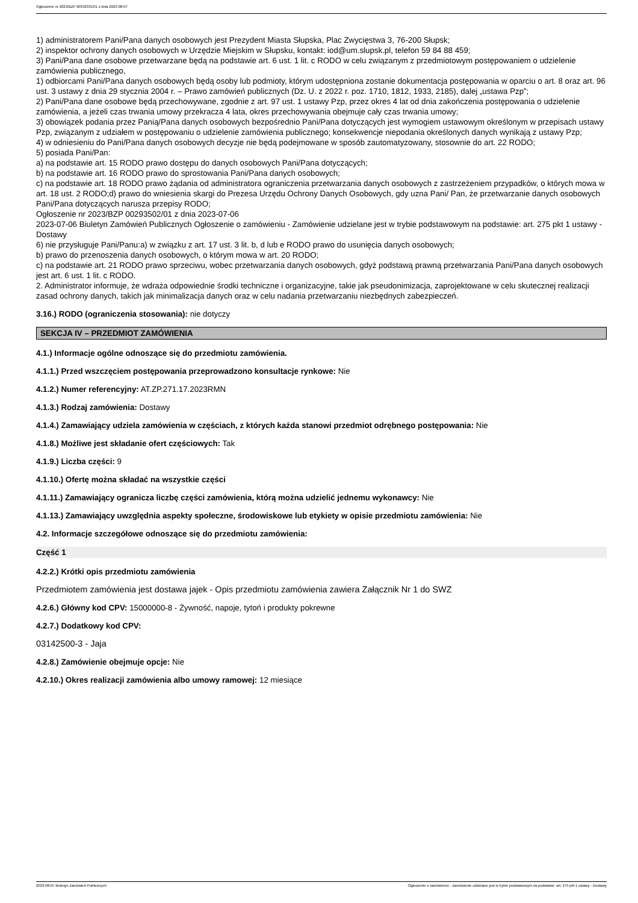Ogłoszenie nr 2023/BZP 00342331/01 z dnia 2023-08-07
1) administratorem Pani/Pana danych osobowych jest Prezydent Miasta Słupska, Plac Zwycięstwa 3, 76-200 Słupsk;
2) inspektor ochrony danych osobowych w Urzędzie Miejskim w Słupsku, kontakt: iod@um.slupsk.pl, telefon 59 84 88 459;
3) Pani/Pana dane osobowe przetwarzane będą na podstawie art. 6 ust. 1 lit. c RODO w celu związanym z przedmiotowym postępowaniem o udzielenie zamówienia publicznego,
1) odbiorcami Pani/Pana danych osobowych będą osoby lub podmioty, którym udostępniona zostanie dokumentacja postępowania w oparciu o art. 8 oraz art. 96 ust. 3 ustawy z dnia 29 stycznia 2004 r. – Prawo zamówień publicznych (Dz. U. z 2022 r. poz. 1710, 1812, 1933, 2185), dalej „ustawa Pzp”;
2) Pani/Pana dane osobowe będą przechowywane, zgodnie z art. 97 ust. 1 ustawy Pzp, przez okres 4 lat od dnia zakończenia postępowania o udzielenie zamówienia, a jeżeli czas trwania umowy przekracza 4 lata, okres przechowywania obejmuje cały czas trwania umowy;
3) obowiązek podania przez Panią/Pana danych osobowych bezpośrednio Pani/Pana dotyczących jest wymogiem ustawowym określonym w przepisach ustawy Pzp, związanym z udziałem w postępowaniu o udzielenie zamówienia publicznego; konsekwencje niepodania określonych danych wynikają z ustawy Pzp;
4) w odniesieniu do Pani/Pana danych osobowych decyzje nie będą podejmowane w sposób zautomatyzowany, stosownie do art. 22 RODO;
5) posiada Pani/Pan:
a) na podstawie art. 15 RODO prawo dostępu do danych osobowych Pani/Pana dotyczących;
b) na podstawie art. 16 RODO prawo do sprostowania Pani/Pana danych osobowych;
c) na podstawie art. 18 RODO prawo żądania od administratora ograniczenia przetwarzania danych osobowych z zastrzeżeniem przypadków, o których mowa w art. 18 ust. 2 RODO;d) prawo do wniesienia skargi do Prezesa Urzędu Ochrony Danych Osobowych, gdy uzna Pani/ Pan, że przetwarzanie danych osobowych Pani/Pana dotyczących narusza przepisy RODO;
Ogłoszenie nr 2023/BZP 00293502/01 z dnia 2023-07-06
2023-07-06 Biuletyn Zamówień Publicznych Ogłoszenie o zamówieniu - Zamówienie udzielane jest w trybie podstawowym na podstawie: art. 275 pkt 1 ustawy - Dostawy
6) nie przysługuje Pani/Panu:a) w związku z art. 17 ust. 3 lit. b, d lub e RODO prawo do usunięcia danych osobowych;
b) prawo do przenoszenia danych osobowych, o którym mowa w art. 20 RODO;
c) na podstawie art. 21 RODO prawo sprzeciwu, wobec przetwarzania danych osobowych, gdyż podstawą prawną przetwarzania Pani/Pana danych osobowych jest art. 6 ust. 1 lit. c RODO.
2. Administrator informuje, że wdraża odpowiednie środki techniczne i organizacyjne, takie jak pseudonimizacja, zaprojektowane w celu skutecznej realizacji zasad ochrony danych, takich jak minimalizacja danych oraz w celu nadania przetwarzaniu niezbędnych zabezpieczeń.
3.16.) RODO (ograniczenia stosowania): nie dotyczy
SEKCJA IV – PRZEDMIOT ZAMÓWIENIA
4.1.) Informacje ogólne odnoszące się do przedmiotu zamówienia.
4.1.1.) Przed wszczęciem postępowania przeprowadzono konsultacje rynkowe: Nie
4.1.2.) Numer referencyjny: AT.ZP.271.17.2023RMN
4.1.3.) Rodzaj zamówienia: Dostawy
4.1.4.) Zamawiający udziela zamówienia w częściach, z których każda stanowi przedmiot odrębnego postępowania: Nie
4.1.8.) Możliwe jest składanie ofert częściowych: Tak
4.1.9.) Liczba części: 9
4.1.10.) Ofertę można składać na wszystkie części
4.1.11.) Zamawiający ogranicza liczbę części zamówienia, którą można udzielić jednemu wykonawcy: Nie
4.1.13.) Zamawiający uwzględnia aspekty społeczne, środowiskowe lub etykiety w opisie przedmiotu zamówienia: Nie
4.2. Informacje szczegółowe odnoszące się do przedmiotu zamówienia:
Część 1
4.2.2.) Krótki opis przedmiotu zamówienia
Przedmiotem zamówienia jest dostawa jajek - Opis przedmiotu zamówienia zawiera Załącznik Nr 1 do SWZ
4.2.6.) Główny kod CPV: 15000000-8 - Żywność, napoje, tytoń i produkty pokrewne
4.2.7.) Dodatkowy kod CPV:
03142500-3 - Jaja
4.2.8.) Zamówienie obejmuje opcje: Nie
4.2.10.) Okres realizacji zamówienia albo umowy ramowej: 12 miesiące
2023-08-07 Biuletyn Zamówień Publicznych Ogłoszenie o zamówieniu - Zamówienie udzielane jest w trybie podstawowym na podstawie: art. 275 pkt 1 ustawy - Dostawy